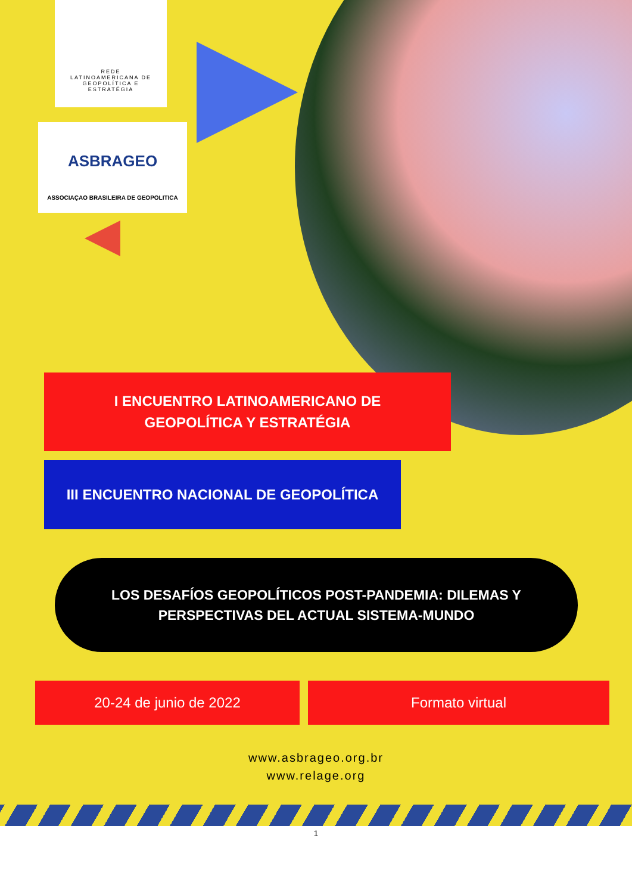REDE
LATINOAMERICANA DE
GEOPOLÍTICA E
ESTRATÉGIA
ASBRAGEO
ASSOCIAÇAO BRASILEIRA DE GEOPOLITICA
I ENCUENTRO LATINOAMERICANO DE
GEOPOLÍTICA Y ESTRATÉGIA
III ENCUENTRO NACIONAL DE GEOPOLÍTICA
LOS DESAFÍOS GEOPOLÍTICOS POST-PANDEMIA: DILEMAS Y
PERSPECTIVAS DEL ACTUAL SISTEMA-MUNDO
20-24 de junio de 2022 Formato virtual
www.asbrageo.org.br
www.relage.org
1